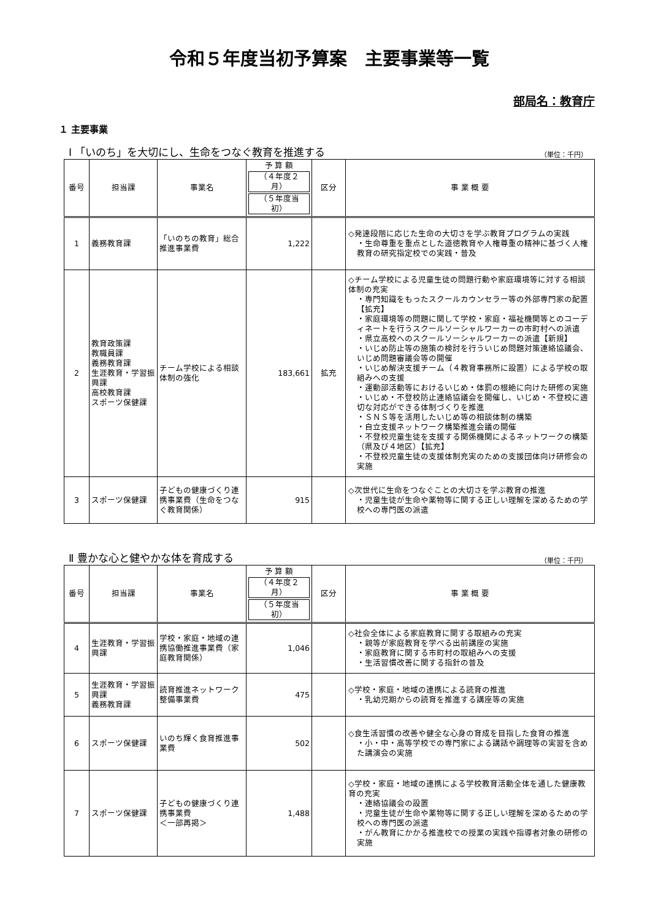令和５年度当初予算案　主要事業等一覧
部局名：教育庁
１ 主要事業
Ⅰ 「いのち」を大切にし、生命をつなぐ教育を推進する （単位：千円）
| 番号 | 担当課 | 事業名 | 予 算 額 （４年度２月） （５年度当初） | 区分 | 事 業 概 要 |
| --- | --- | --- | --- | --- | --- |
| 1 | 義務教育課 | 「いのちの教育」総合推進事業費 | 1,222 | | ◇発達段階に応じた生命の大切さを学ぶ教育プログラムの実践 ・生命尊重を重点とした道徳教育や人権尊重の精神に基づく人権教育の研究指定校での実践・普及 |
| 2 | 教育政策課 教職員課 義務教育課 生涯教育・学習振興課 高校教育課 スポーツ保健課 | チーム学校による相談体制の強化 | 183,661 | 拡充 | ◇チーム学校による児童生徒の問題行動や家庭環境等に対する相談体制の充実 ・専門知識をもったスクールカウンセラー等の外部専門家の配置【拡充】 ・家庭環境等の問題に関して学校・家庭・福祉機関等とのコーディネートを行うスクールソーシャルワーカーの市町村への派遣 ・県立高校へのスクールソーシャルワーカーの派遣【新規】 ・いじめ防止等の施策の検討を行ういじめ問題対策連絡協議会、いじめ問題審議会等の開催 ・いじめ解決支援チーム（４教育事務所に設置）による学校の取組みへの支援 ・運動部活動等におけるいじめ・体罰の根絶に向けた研修の実施 ・いじめ・不登校防止連絡協議会を開催し、いじめ・不登校に適切な対応ができる体制づくりを推進 ・ＳＮＳ等を活用したいじめ等の相談体制の構築 ・自立支援ネットワーク構築推進会議の開催 ・不登校児童生徒を支援する関係機関によるネットワークの構築（県及び４地区）【拡充】 ・不登校児童生徒の支援体制充実のための支援団体向け研修会の実施 |
| 3 | スポーツ保健課 | 子どもの健康づくり連携事業費（生命をつなぐ教育関係） | 915 | | ◇次世代に生命をつなぐことの大切さを学ぶ教育の推進 ・児童生徒が生命や薬物等に関する正しい理解を深めるための学校への専門医の派遣 |
Ⅱ 豊かな心と健やかな体を育成する （単位：千円）
| 番号 | 担当課 | 事業名 | 予 算 額 （４年度２月） （５年度当初） | 区分 | 事 業 概 要 |
| --- | --- | --- | --- | --- | --- |
| 4 | 生涯教育・学習振興課 | 学校・家庭・地域の連携協働推進事業費（家庭教育関係） | 1,046 | | ◇社会全体による家庭教育に関する取組みの充実 ・親等が家庭教育を学べる出前講座の実施 ・家庭教育に関する市町村の取組みへの支援 ・生活習慣改善に関する指針の普及 |
| 5 | 生涯教育・学習振興課 義務教育課 | 読育推進ネットワーク整備事業費 | 475 | | ◇学校・家庭・地域の連携による読育の推進 ・乳幼児期からの読育を推進する講座等の実施 |
| 6 | スポーツ保健課 | いのち輝く食育推進事業費 | 502 | | ◇食生活習慣の改善や健全な心身の育成を目指した食育の推進 ・小・中・高等学校での専門家による講話や調理等の実習を含めた講演会の実施 |
| 7 | スポーツ保健課 | 子どもの健康づくり連携事業費 ＜一部再掲＞ | 1,488 | | ◇学校・家庭・地域の連携による学校教育活動全体を通した健康教育の充実 ・連絡協議会の設置 ・児童生徒が生命や薬物等に関する正しい理解を深めるための学校への専門医の派遣 ・がん教育にかかる推進校での授業の実践や指導者対象の研修の実施 |